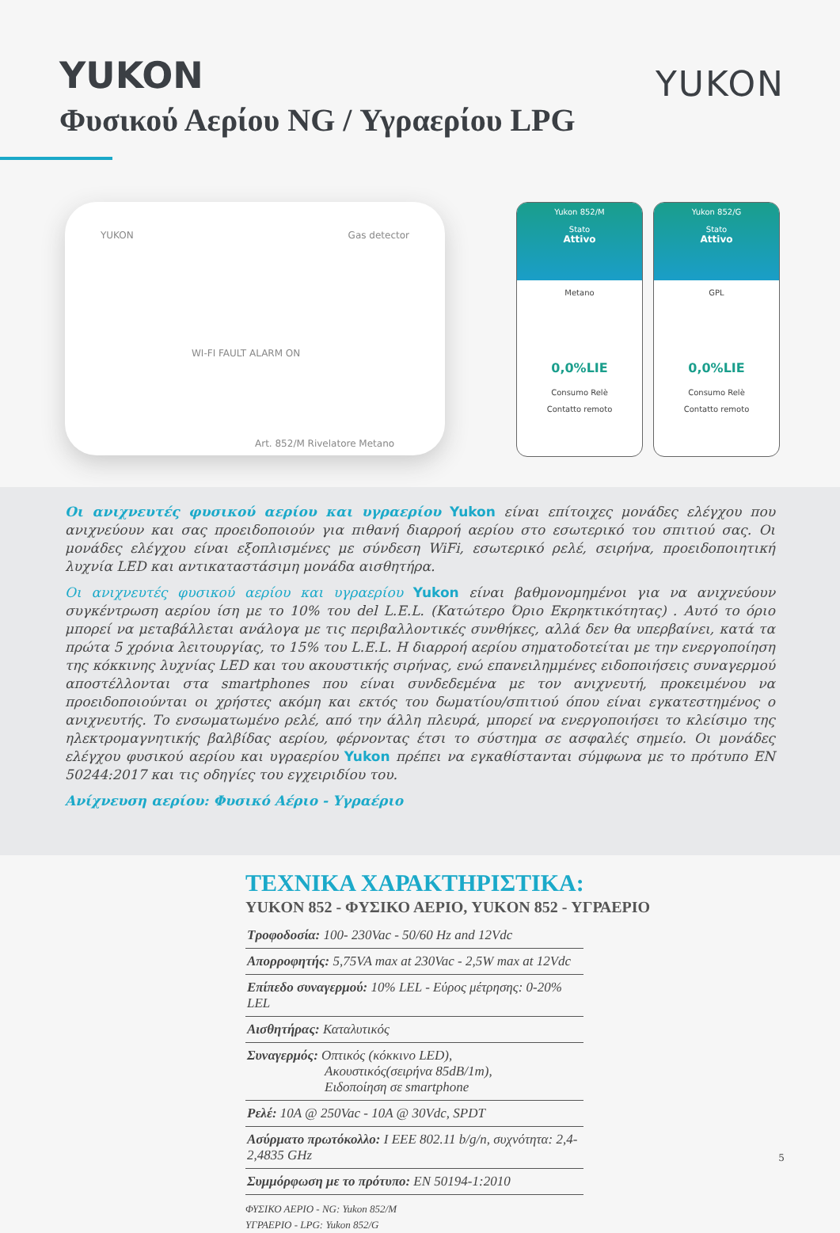YUKON
Φυσικού Αερίου NG / Υγραερίου LPG
YUKON
YUKON Gas detector
WI-FI FAULT ALARM ON
Art. 852/M Rivelatore Metano
Yukon 852/M
Stato
Attivo
Metano
0,0%LIE
Consumo Relè
Contatto remoto
Yukon 852/G
Stato
Attivo
GPL
0,0%LIE
Consumo Relè
Contatto remoto
Οι ανιχνευτές φυσικού αερίου και υγραερίου Yukon είναι επίτοιχες μονάδες ελέγχου που ανιχνεύουν και σας προειδοποιούν για πιθανή διαρροή αερίου στο εσωτερικό του σπιτιού σας. Οι μονάδες ελέγχου είναι εξοπλισμένες με σύνδεση WiFi, εσωτερικό ρελέ, σειρήνα, προειδοποιητική λυχνία LED και αντικαταστάσιμη μονάδα αισθητήρα.
Οι ανιχνευτές φυσικού αερίου και υγραερίου Yukon είναι βαθμονομημένοι για να ανιχνεύουν συγκέντρωση αερίου ίση με το 10% του del L.E.L. (Κατώτερο Όριο Εκρηκτικότητας) . Αυτό το όριο μπορεί να μεταβάλλεται ανάλογα με τις περιβαλλοντικές συνθήκες, αλλά δεν θα υπερβαίνει, κατά τα πρώτα 5 χρόνια λειτουργίας, το 15% του L.E.L. Η διαρροή αερίου σηματοδοτείται με την ενεργοποίηση της κόκκινης λυχνίας LED και του ακουστικής σιρήνας, ενώ επανειλημμένες ειδοποιήσεις συναγερμού αποστέλλονται στα smartphones που είναι συνδεδεμένα με τον ανιχνευτή, προκειμένου να προειδοποιούνται οι χρήστες ακόμη και εκτός του δωματίου/σπιτιού όπου είναι εγκατεστημένος ο ανιχνευτής. Το ενσωματωμένο ρελέ, από την άλλη πλευρά, μπορεί να ενεργοποιήσει το κλείσιμο της ηλεκτρομαγνητικής βαλβίδας αερίου, φέρνοντας έτσι το σύστημα σε ασφαλές σημείο. Οι μονάδες ελέγχου φυσικού αερίου και υγραερίου Yukon πρέπει να εγκαθίστανται σύμφωνα με το πρότυπο EN 50244:2017 και τις οδηγίες του εγχειριδίου του.
Ανίχνευση αερίου: Φυσικό Αέριο - Υγραέριο
ΤΕΧΝΙΚΑ ΧΑΡΑΚΤΗΡΙΣΤΙΚΑ:
YUKON 852 - ΦΥΣΙΚΟ ΑΕΡΙΟ, YUKON 852 - ΥΓΡΑΕΡΙΟ
Τροφοδοσία: 100- 230Vac - 50/60 Hz and 12Vdc
Απορροφητής: 5,75VA max at 230Vac - 2,5W max at 12Vdc
Επίπεδο συναγερμού: 10% LEL - Εύρος μέτρησης: 0-20% LEL
Αισθητήρας: Καταλυτικός
Συναγερμός: Οπτικός (κόκκινο LED),
Ακουστικός(σειρήνα 85dB/1m),
Ειδοποίηση σε smartphone
Ρελέ: 10A @ 250Vac - 10A @ 30Vdc, SPDT
Ασύρματο πρωτόκολλο: I EEE 802.11 b/g/n, συχνότητα: 2,4-2,4835 GHz
Συμμόρφωση με το πρότυπο: EN 50194-1:2010
ΦΥΣΙΚΟ ΑΕΡΙΟ - NG: Yukon 852/M
ΥΓΡΑΕΡΙΟ - LPG: Yukon 852/G
5